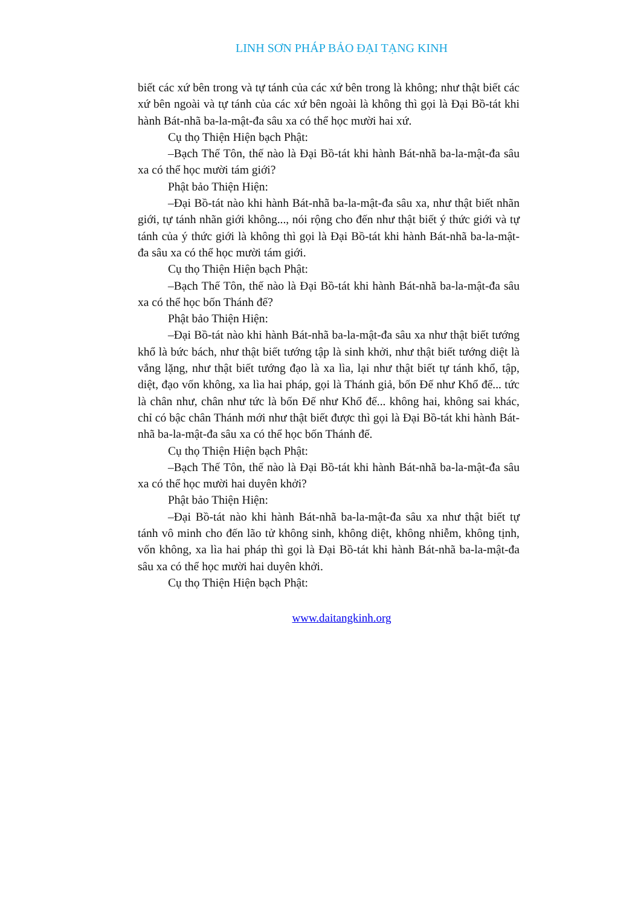LINH SƠN PHÁP BẢO ĐẠI TẠNG KINH
biết các xứ bên trong và tự tánh của các xứ bên trong là không; như thật biết các xứ bên ngoài và tự tánh của các xứ bên ngoài là không thì gọi là Đại Bồ-tát khi hành Bát-nhã ba-la-mật-đa sâu xa có thể học mười hai xứ.
Cụ thọ Thiện Hiện bạch Phật:
–Bạch Thế Tôn, thế nào là Đại Bồ-tát khi hành Bát-nhã ba-la-mật-đa sâu xa có thể học mười tám giới?
Phật bảo Thiện Hiện:
–Đại Bồ-tát nào khi hành Bát-nhã ba-la-mật-đa sâu xa, như thật biết nhãn giới, tự tánh nhãn giới không..., nói rộng cho đến như thật biết ý thức giới và tự tánh của ý thức giới là không thì gọi là Đại Bồ-tát khi hành Bát-nhã ba-la-mật-đa sâu xa có thể học mười tám giới.
Cụ thọ Thiện Hiện bạch Phật:
–Bạch Thế Tôn, thế nào là Đại Bồ-tát khi hành Bát-nhã ba-la-mật-đa sâu xa có thể học bốn Thánh đế?
Phật bảo Thiện Hiện:
–Đại Bồ-tát nào khi hành Bát-nhã ba-la-mật-đa sâu xa như thật biết tướng khổ là bức bách, như thật biết tướng tập là sinh khởi, như thật biết tướng diệt là vắng lặng, như thật biết tướng đạo là xa lìa, lại như thật biết tự tánh khổ, tập, diệt, đạo vốn không, xa lìa hai pháp, gọi là Thánh giả, bốn Đế như Khổ đế... tức là chân như, chân như tức là bốn Đế như Khổ đế... không hai, không sai khác, chỉ có bậc chân Thánh mới như thật biết được thì gọi là Đại Bồ-tát khi hành Bát-nhã ba-la-mật-đa sâu xa có thể học bốn Thánh đế.
Cụ thọ Thiện Hiện bạch Phật:
–Bạch Thế Tôn, thế nào là Đại Bồ-tát khi hành Bát-nhã ba-la-mật-đa sâu xa có thể học mười hai duyên khởi?
Phật bảo Thiện Hiện:
–Đại Bồ-tát nào khi hành Bát-nhã ba-la-mật-đa sâu xa như thật biết tự tánh vô minh cho đến lão tử không sinh, không diệt, không nhiễm, không tịnh, vốn không, xa lìa hai pháp thì gọi là Đại Bồ-tát khi hành Bát-nhã ba-la-mật-đa sâu xa có thể học mười hai duyên khởi.
Cụ thọ Thiện Hiện bạch Phật:
www.daitangkinh.org